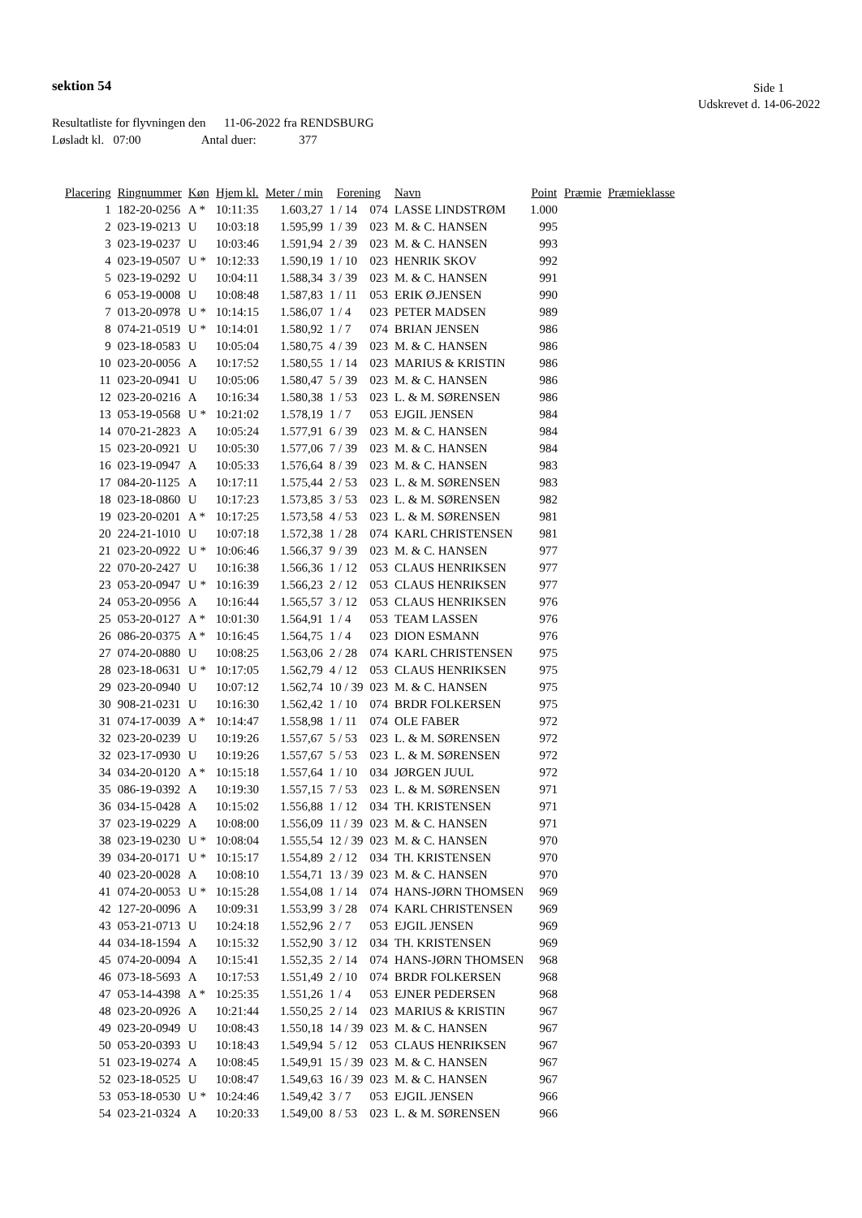sektion 54 Side 1
Udskrevet d. 14-06-2022
Resultatliste for flyvningen den 11-06-2022 fra RENDSBURG
Løsladt kl. 07:00 Antal duer: 377
| Placering | Ringnummer | Køn | Hjem kl. | Meter / min | Forening | | Navn | Point | Præmie | Præmieklasse |
| --- | --- | --- | --- | --- | --- | --- | --- | --- | --- | --- |
| 1 | 182-20-0256 | A * | 10:11:35 | 1.603,27 | 1 / 14 | 074 | LASSE LINDSTRØM | 1.000 | | |
| 2 | 023-19-0213 | U | 10:03:18 | 1.595,99 | 1 / 39 | 023 | M. & C. HANSEN | 995 | | |
| 3 | 023-19-0237 | U | 10:03:46 | 1.591,94 | 2 / 39 | 023 | M. & C. HANSEN | 993 | | |
| 4 | 023-19-0507 | U * | 10:12:33 | 1.590,19 | 1 / 10 | 023 | HENRIK SKOV | 992 | | |
| 5 | 023-19-0292 | U | 10:04:11 | 1.588,34 | 3 / 39 | 023 | M. & C. HANSEN | 991 | | |
| 6 | 053-19-0008 | U | 10:08:48 | 1.587,83 | 1 / 11 | 053 | ERIK Ø.JENSEN | 990 | | |
| 7 | 013-20-0978 | U * | 10:14:15 | 1.586,07 | 1 / 4 | 023 | PETER MADSEN | 989 | | |
| 8 | 074-21-0519 | U * | 10:14:01 | 1.580,92 | 1 / 7 | 074 | BRIAN JENSEN | 986 | | |
| 9 | 023-18-0583 | U | 10:05:04 | 1.580,75 | 4 / 39 | 023 | M. & C. HANSEN | 986 | | |
| 10 | 023-20-0056 | A | 10:17:52 | 1.580,55 | 1 / 14 | 023 | MARIUS & KRISTIN | 986 | | |
| 11 | 023-20-0941 | U | 10:05:06 | 1.580,47 | 5 / 39 | 023 | M. & C. HANSEN | 986 | | |
| 12 | 023-20-0216 | A | 10:16:34 | 1.580,38 | 1 / 53 | 023 | L. & M. SØRENSEN | 986 | | |
| 13 | 053-19-0568 | U * | 10:21:02 | 1.578,19 | 1 / 7 | 053 | EJGIL JENSEN | 984 | | |
| 14 | 070-21-2823 | A | 10:05:24 | 1.577,91 | 6 / 39 | 023 | M. & C. HANSEN | 984 | | |
| 15 | 023-20-0921 | U | 10:05:30 | 1.577,06 | 7 / 39 | 023 | M. & C. HANSEN | 984 | | |
| 16 | 023-19-0947 | A | 10:05:33 | 1.576,64 | 8 / 39 | 023 | M. & C. HANSEN | 983 | | |
| 17 | 084-20-1125 | A | 10:17:11 | 1.575,44 | 2 / 53 | 023 | L. & M. SØRENSEN | 983 | | |
| 18 | 023-18-0860 | U | 10:17:23 | 1.573,85 | 3 / 53 | 023 | L. & M. SØRENSEN | 982 | | |
| 19 | 023-20-0201 | A * | 10:17:25 | 1.573,58 | 4 / 53 | 023 | L. & M. SØRENSEN | 981 | | |
| 20 | 224-21-1010 | U | 10:07:18 | 1.572,38 | 1 / 28 | 074 | KARL CHRISTENSEN | 981 | | |
| 21 | 023-20-0922 | U * | 10:06:46 | 1.566,37 | 9 / 39 | 023 | M. & C. HANSEN | 977 | | |
| 22 | 070-20-2427 | U | 10:16:38 | 1.566,36 | 1 / 12 | 053 | CLAUS HENRIKSEN | 977 | | |
| 23 | 053-20-0947 | U * | 10:16:39 | 1.566,23 | 2 / 12 | 053 | CLAUS HENRIKSEN | 977 | | |
| 24 | 053-20-0956 | A | 10:16:44 | 1.565,57 | 3 / 12 | 053 | CLAUS HENRIKSEN | 976 | | |
| 25 | 053-20-0127 | A * | 10:01:30 | 1.564,91 | 1 / 4 | 053 | TEAM LASSEN | 976 | | |
| 26 | 086-20-0375 | A * | 10:16:45 | 1.564,75 | 1 / 4 | 023 | DION ESMANN | 976 | | |
| 27 | 074-20-0880 | U | 10:08:25 | 1.563,06 | 2 / 28 | 074 | KARL CHRISTENSEN | 975 | | |
| 28 | 023-18-0631 | U * | 10:17:05 | 1.562,79 | 4 / 12 | 053 | CLAUS HENRIKSEN | 975 | | |
| 29 | 023-20-0940 | U | 10:07:12 | 1.562,74 | 10 / 39 | 023 | M. & C. HANSEN | 975 | | |
| 30 | 908-21-0231 | U | 10:16:30 | 1.562,42 | 1 / 10 | 074 | BRDR FOLKERSEN | 975 | | |
| 31 | 074-17-0039 | A * | 10:14:47 | 1.558,98 | 1 / 11 | 074 | OLE FABER | 972 | | |
| 32 | 023-20-0239 | U | 10:19:26 | 1.557,67 | 5 / 53 | 023 | L. & M. SØRENSEN | 972 | | |
| 32 | 023-17-0930 | U | 10:19:26 | 1.557,67 | 5 / 53 | 023 | L. & M. SØRENSEN | 972 | | |
| 34 | 034-20-0120 | A * | 10:15:18 | 1.557,64 | 1 / 10 | 034 | JØRGEN JUUL | 972 | | |
| 35 | 086-19-0392 | A | 10:19:30 | 1.557,15 | 7 / 53 | 023 | L. & M. SØRENSEN | 971 | | |
| 36 | 034-15-0428 | A | 10:15:02 | 1.556,88 | 1 / 12 | 034 | TH. KRISTENSEN | 971 | | |
| 37 | 023-19-0229 | A | 10:08:00 | 1.556,09 | 11 / 39 | 023 | M. & C. HANSEN | 971 | | |
| 38 | 023-19-0230 | U * | 10:08:04 | 1.555,54 | 12 / 39 | 023 | M. & C. HANSEN | 970 | | |
| 39 | 034-20-0171 | U * | 10:15:17 | 1.554,89 | 2 / 12 | 034 | TH. KRISTENSEN | 970 | | |
| 40 | 023-20-0028 | A | 10:08:10 | 1.554,71 | 13 / 39 | 023 | M. & C. HANSEN | 970 | | |
| 41 | 074-20-0053 | U * | 10:15:28 | 1.554,08 | 1 / 14 | 074 | HANS-JØRN THOMSEN | 969 | | |
| 42 | 127-20-0096 | A | 10:09:31 | 1.553,99 | 3 / 28 | 074 | KARL CHRISTENSEN | 969 | | |
| 43 | 053-21-0713 | U | 10:24:18 | 1.552,96 | 2 / 7 | 053 | EJGIL JENSEN | 969 | | |
| 44 | 034-18-1594 | A | 10:15:32 | 1.552,90 | 3 / 12 | 034 | TH. KRISTENSEN | 969 | | |
| 45 | 074-20-0094 | A | 10:15:41 | 1.552,35 | 2 / 14 | 074 | HANS-JØRN THOMSEN | 968 | | |
| 46 | 073-18-5693 | A | 10:17:53 | 1.551,49 | 2 / 10 | 074 | BRDR FOLKERSEN | 968 | | |
| 47 | 053-14-4398 | A * | 10:25:35 | 1.551,26 | 1 / 4 | 053 | EJNER PEDERSEN | 968 | | |
| 48 | 023-20-0926 | A | 10:21:44 | 1.550,25 | 2 / 14 | 023 | MARIUS & KRISTIN | 967 | | |
| 49 | 023-20-0949 | U | 10:08:43 | 1.550,18 | 14 / 39 | 023 | M. & C. HANSEN | 967 | | |
| 50 | 053-20-0393 | U | 10:18:43 | 1.549,94 | 5 / 12 | 053 | CLAUS HENRIKSEN | 967 | | |
| 51 | 023-19-0274 | A | 10:08:45 | 1.549,91 | 15 / 39 | 023 | M. & C. HANSEN | 967 | | |
| 52 | 023-18-0525 | U | 10:08:47 | 1.549,63 | 16 / 39 | 023 | M. & C. HANSEN | 967 | | |
| 53 | 053-18-0530 | U * | 10:24:46 | 1.549,42 | 3 / 7 | 053 | EJGIL JENSEN | 966 | | |
| 54 | 023-21-0324 | A | 10:20:33 | 1.549,00 | 8 / 53 | 023 | L. & M. SØRENSEN | 966 | | |